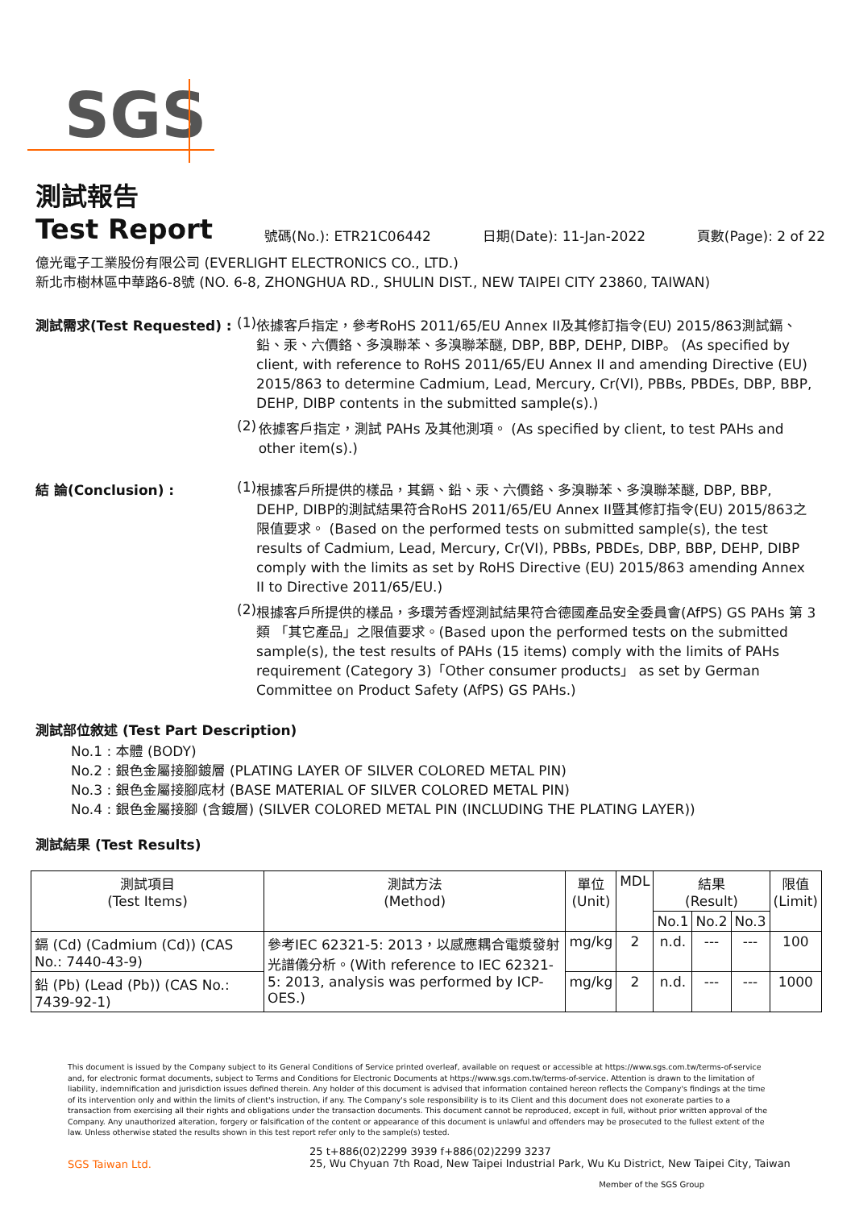SGS
測試報告
Test Report
號碼(No.): ETR21C06442 日期(Date): 11-Jan-2022 頁數(Page): 2 of 22
億光電子工業股份有限公司 (EVERLIGHT ELECTRONICS CO., LTD.)
新北市樹林區中華路6-8號 (NO. 6-8, ZHONGHUA RD., SHULIN DIST., NEW TAIPEI CITY 23860, TAIWAN)
測試需求(Test Requested) :
(1)
依據客戶指定，參考RoHS 2011/65/EU Annex II及其修訂指令(EU) 2015/863測試鎘、鉛、汞、六價鉻、多溴聯苯、多溴聯苯醚, DBP, BBP, DEHP, DIBP。 (As specified by client, with reference to RoHS 2011/65/EU Annex II and amending Directive (EU) 2015/863 to determine Cadmium, Lead, Mercury, Cr(VI), PBBs, PBDEs, DBP, BBP, DEHP, DIBP contents in the submitted sample(s).)
(2)
依據客戶指定，測試 PAHs 及其他測項。 (As specified by client, to test PAHs and other item(s).)
結 論(Conclusion) : (1)
根據客戶所提供的樣品，其鎘、鉛、汞、六價鉻、多溴聯苯、多溴聯苯醚, DBP, BBP, DEHP, DIBP的測試結果符合RoHS 2011/65/EU Annex II暨其修訂指令(EU) 2015/863之限值要求。 (Based on the performed tests on submitted sample(s), the test results of Cadmium, Lead, Mercury, Cr(VI), PBBs, PBDEs, DBP, BBP, DEHP, DIBP comply with the limits as set by RoHS Directive (EU) 2015/863 amending Annex II to Directive 2011/65/EU.)
(2)
根據客戶所提供的樣品，多環芳香烴測試結果符合德國產品安全委員會(AfPS) GS PAHs 第 3 類 「其它產品」之限值要求。(Based upon the performed tests on the submitted sample(s), the test results of PAHs (15 items) comply with the limits of PAHs requirement (Category 3)「Other consumer products」 as set by German Committee on Product Safety (AfPS) GS PAHs.)
測試部位敘述 (Test Part Description)
No.1 : 本體 (BODY)
No.2 : 銀色金屬接腳鍍層 (PLATING LAYER OF SILVER COLORED METAL PIN)
No.3 : 銀色金屬接腳底材 (BASE MATERIAL OF SILVER COLORED METAL PIN)
No.4 : 銀色金屬接腳 (含鍍層) (SILVER COLORED METAL PIN (INCLUDING THE PLATING LAYER))
測試結果 (Test Results)
| 測試項目 (Test Items) | 測試方法 (Method) | 單位 (Unit) | MDL | 結果 (Result) | | | 限值 (Limit) |
| --- | --- | --- | --- | --- | --- | --- | --- |
| | | | | No.1 | No.2 | No.3 | |
| 鎘 (Cd) (Cadmium (Cd)) (CAS No.: 7440-43-9) | 參考IEC 62321-5: 2013，以感應耦合電漿發射光譜儀分析。(With reference to IEC 62321-5: 2013, analysis was performed by ICP-OES.) | mg/kg | 2 | n.d. | --- | --- | 100 |
| 鉛 (Pb) (Lead (Pb)) (CAS No.: 7439-92-1) | | mg/kg | 2 | n.d. | --- | --- | 1000 |
This document is issued by the Company subject to its General Conditions of Service printed overleaf, available on request or accessible at https://www.sgs.com.tw/terms-of-service and, for electronic format documents, subject to Terms and Conditions for Electronic Documents at https://www.sgs.com.tw/terms-of-service. Attention is drawn to the limitation of liability, indemnification and jurisdiction issues defined therein. Any holder of this document is advised that information contained hereon reflects the Company's findings at the time of its intervention only and within the limits of client's instruction, if any. The Company's sole responsibility is to its Client and this document does not exonerate parties to a transaction from exercising all their rights and obligations under the transaction documents. This document cannot be reproduced, except in full, without prior written approval of the Company. Any unauthorized alteration, forgery or falsification of the content or appearance of this document is unlawful and offenders may be prosecuted to the fullest extent of the law. Unless otherwise stated the results shown in this test report refer only to the sample(s) tested.
SGS Taiwan Ltd. 25 t+886(02)2299 3939 f+886(02)2299 3237
25, Wu Chyuan 7th Road, New Taipei Industrial Park, Wu Ku District, New Taipei City, Taiwan
Member of the SGS Group